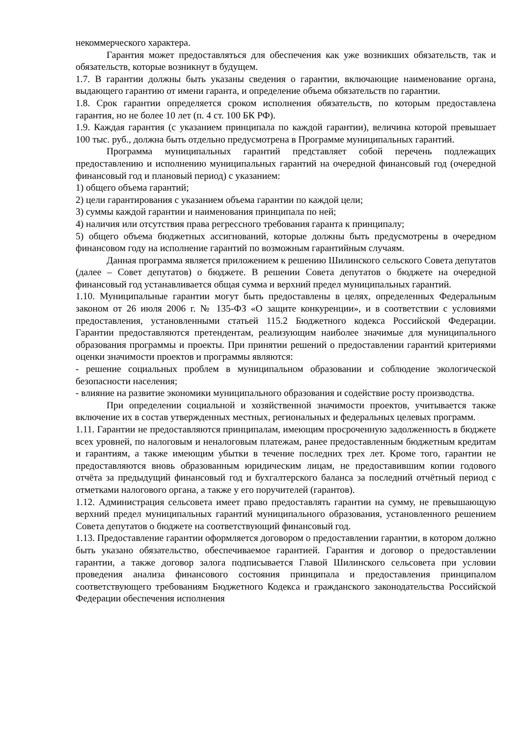некоммерческого характера.
Гарантия может предоставляться для обеспечения как уже возникших обязательств, так и обязательств, которые возникнут в будущем.
1.7. В гарантии должны быть указаны сведения о гарантии, включающие наименование органа, выдающего гарантию от имени гаранта, и определение объема обязательств по гарантии.
1.8. Срок гарантии определяется сроком исполнения обязательств, по которым предоставлена гарантия, но не более 10 лет (п. 4 ст. 100 БК РФ).
1.9. Каждая гарантия (с указанием принципала по каждой гарантии), величина которой превышает 100 тыс. руб., должна быть отдельно предусмотрена в Программе муниципальных гарантий.
Программа муниципальных гарантий представляет собой перечень подлежащих предоставлению и исполнению муниципальных гарантий на очередной финансовый год (очередной финансовый год и плановый период) с указанием:
1) общего объема гарантий;
2) цели гарантирования с указанием объема гарантии по каждой цели;
3) суммы каждой гарантии и наименования принципала по ней;
4) наличия или отсутствия права регрессного требования гаранта к принципалу;
5) общего объема бюджетных ассигнований, которые должны быть предусмотрены в очередном финансовом году на исполнение гарантий по возможным гарантийным случаям.
Данная программа является приложением к решению Шилинского сельского Совета депутатов (далее – Совет депутатов) о бюджете. В решении Совета депутатов о бюджете на очередной финансовый год устанавливается общая сумма и верхний предел муниципальных гарантий.
1.10. Муниципальные гарантии могут быть предоставлены в целях, определенных Федеральным законом от 26 июля 2006 г. № 135-ФЗ «О защите конкуренции», и в соответствии с условиями предоставления, установленными статьей 115.2 Бюджетного кодекса Российской Федерации. Гарантии предоставляются претендентам, реализующим наиболее значимые для муниципального образования программы и проекты. При принятии решений о предоставлении гарантий критериями оценки значимости проектов и программы являются:
- решение социальных проблем в муниципальном образовании и соблюдение экологической безопасности населения;
- влияние на развитие экономики муниципального образования и содействие росту производства.
При определении социальной и хозяйственной значимости проектов, учитывается также включение их в состав утвержденных местных, региональных и федеральных целевых программ.
1.11. Гарантии не предоставляются принципалам, имеющим просроченную задолженность в бюджете всех уровней, по налоговым и неналоговым платежам, ранее предоставленным бюджетным кредитам и гарантиям, а также имеющим убытки в течение последних трех лет. Кроме того, гарантии не предоставляются вновь образованным юридическим лицам, не предоставившим копии годового отчёта за предыдущий финансовый год и бухгалтерского баланса за последний отчётный период с отметками налогового органа, а также у его поручителей (гарантов).
1.12. Администрация сельсовета имеет право предоставлять гарантии на сумму, не превышающую верхний предел муниципальных гарантий муниципального образования, установленного решением Совета депутатов о бюджете на соответствующий финансовый год.
1.13. Предоставление гарантии оформляется договором о предоставлении гарантии, в котором должно быть указано обязательство, обеспечиваемое гарантией. Гарантия и договор о предоставлении гарантии, а также договор залога подписывается Главой Шилинского сельсовета при условии проведения анализа финансового состояния принципала и предоставления принципалом соответствующего требованиям Бюджетного Кодекса и гражданского законодательства Российской Федерации обеспечения исполнения